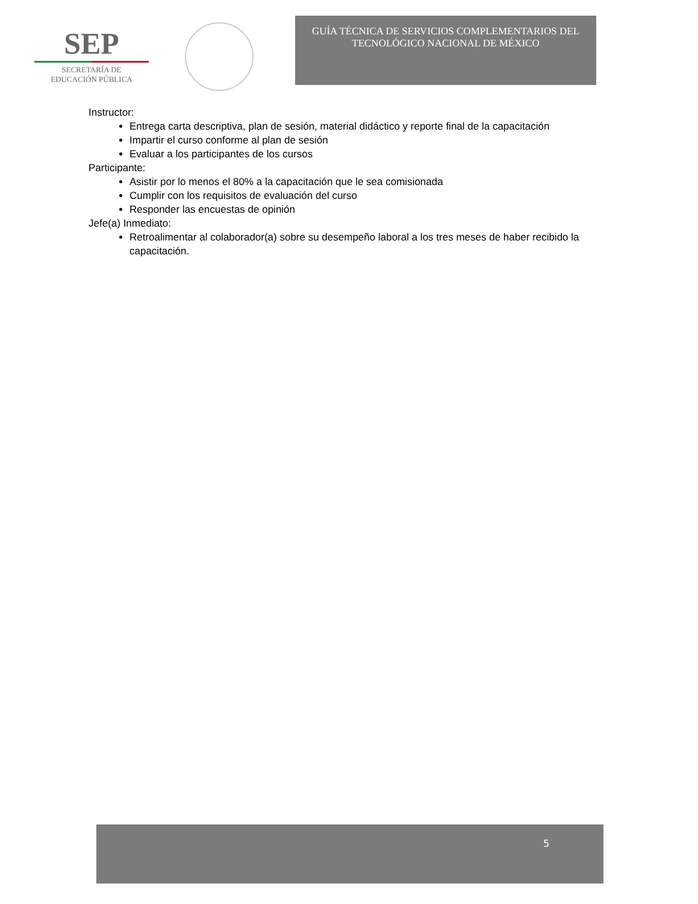SEP
SECRETARÍA DE
EDUCACIÓN PÚBLICA
GUÍA TÉCNICA DE SERVICIOS COMPLEMENTARIOS DEL
TECNOLÓGICO NACIONAL DE MÉXICO
Instructor:
Entrega carta descriptiva, plan de sesión, material didáctico y reporte final de la capacitación
Impartir el curso conforme al plan de sesión
Evaluar a los participantes de los cursos
Participante:
Asistir por lo menos el 80% a la capacitación que le sea comisionada
Cumplir con los requisitos de evaluación del curso
Responder las encuestas de opinión
Jefe(a) Inmediato:
Retroalimentar al colaborador(a) sobre su desempeño laboral a los tres meses de haber recibido la capacitación.
5